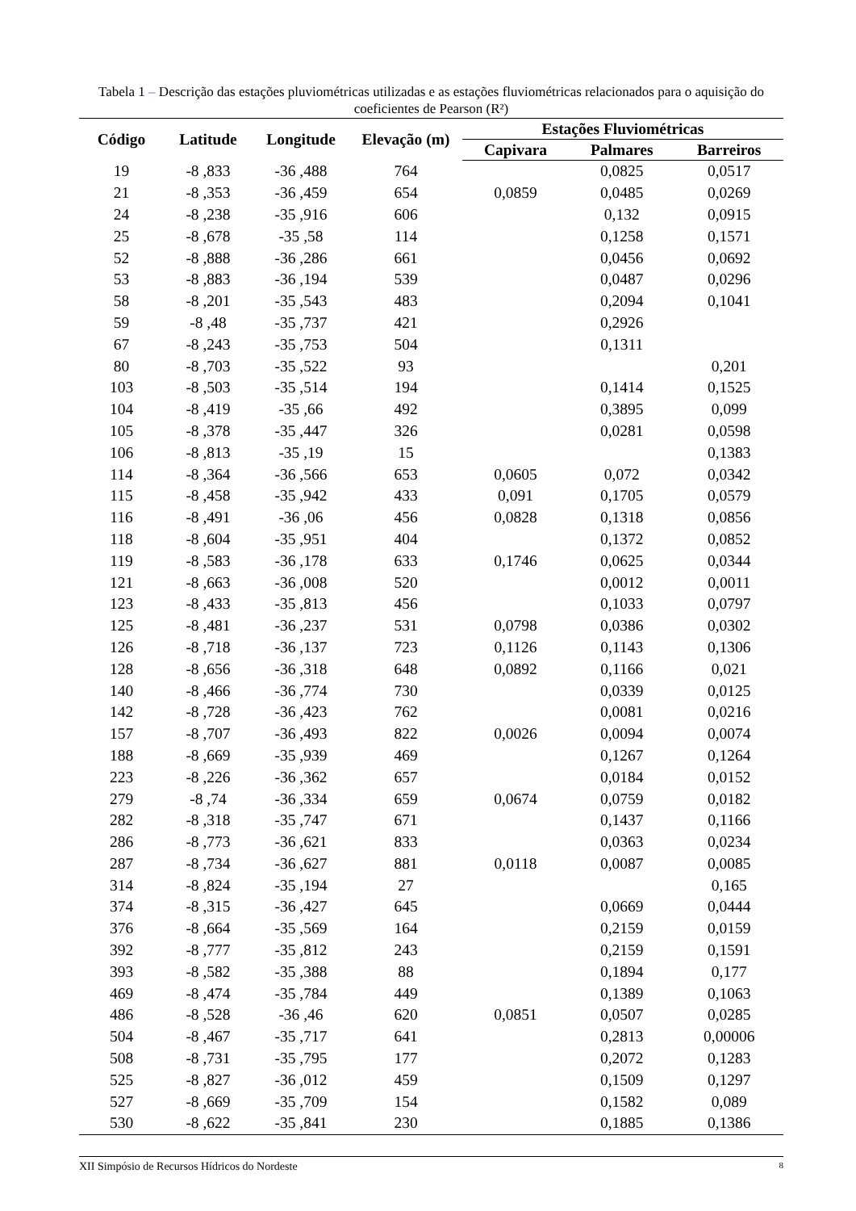Tabela 1 – Descrição das estações pluviométricas utilizadas e as estações fluviométricas relacionados para o aquisição do coeficientes de Pearson (R²)
| Código | Latitude | Longitude | Elevação (m) | Estações Fluviométricas | | |
| --- | --- | --- | --- | --- | --- | --- |
| | | | | Capivara | Palmares | Barreiros |
| 19 | -8 ,833 | -36 ,488 | 764 | | 0,0825 | 0,0517 |
| 21 | -8 ,353 | -36 ,459 | 654 | 0,0859 | 0,0485 | 0,0269 |
| 24 | -8 ,238 | -35 ,916 | 606 | | 0,132 | 0,0915 |
| 25 | -8 ,678 | -35 ,58 | 114 | | 0,1258 | 0,1571 |
| 52 | -8 ,888 | -36 ,286 | 661 | | 0,0456 | 0,0692 |
| 53 | -8 ,883 | -36 ,194 | 539 | | 0,0487 | 0,0296 |
| 58 | -8 ,201 | -35 ,543 | 483 | | 0,2094 | 0,1041 |
| 59 | -8 ,48 | -35 ,737 | 421 | | 0,2926 | |
| 67 | -8 ,243 | -35 ,753 | 504 | | 0,1311 | |
| 80 | -8 ,703 | -35 ,522 | 93 | | | 0,201 |
| 103 | -8 ,503 | -35 ,514 | 194 | | 0,1414 | 0,1525 |
| 104 | -8 ,419 | -35 ,66 | 492 | | 0,3895 | 0,099 |
| 105 | -8 ,378 | -35 ,447 | 326 | | 0,0281 | 0,0598 |
| 106 | -8 ,813 | -35 ,19 | 15 | | | 0,1383 |
| 114 | -8 ,364 | -36 ,566 | 653 | 0,0605 | 0,072 | 0,0342 |
| 115 | -8 ,458 | -35 ,942 | 433 | 0,091 | 0,1705 | 0,0579 |
| 116 | -8 ,491 | -36 ,06 | 456 | 0,0828 | 0,1318 | 0,0856 |
| 118 | -8 ,604 | -35 ,951 | 404 | | 0,1372 | 0,0852 |
| 119 | -8 ,583 | -36 ,178 | 633 | 0,1746 | 0,0625 | 0,0344 |
| 121 | -8 ,663 | -36 ,008 | 520 | | 0,0012 | 0,0011 |
| 123 | -8 ,433 | -35 ,813 | 456 | | 0,1033 | 0,0797 |
| 125 | -8 ,481 | -36 ,237 | 531 | 0,0798 | 0,0386 | 0,0302 |
| 126 | -8 ,718 | -36 ,137 | 723 | 0,1126 | 0,1143 | 0,1306 |
| 128 | -8 ,656 | -36 ,318 | 648 | 0,0892 | 0,1166 | 0,021 |
| 140 | -8 ,466 | -36 ,774 | 730 | | 0,0339 | 0,0125 |
| 142 | -8 ,728 | -36 ,423 | 762 | | 0,0081 | 0,0216 |
| 157 | -8 ,707 | -36 ,493 | 822 | 0,0026 | 0,0094 | 0,0074 |
| 188 | -8 ,669 | -35 ,939 | 469 | | 0,1267 | 0,1264 |
| 223 | -8 ,226 | -36 ,362 | 657 | | 0,0184 | 0,0152 |
| 279 | -8 ,74 | -36 ,334 | 659 | 0,0674 | 0,0759 | 0,0182 |
| 282 | -8 ,318 | -35 ,747 | 671 | | 0,1437 | 0,1166 |
| 286 | -8 ,773 | -36 ,621 | 833 | | 0,0363 | 0,0234 |
| 287 | -8 ,734 | -36 ,627 | 881 | 0,0118 | 0,0087 | 0,0085 |
| 314 | -8 ,824 | -35 ,194 | 27 | | | 0,165 |
| 374 | -8 ,315 | -36 ,427 | 645 | | 0,0669 | 0,0444 |
| 376 | -8 ,664 | -35 ,569 | 164 | | 0,2159 | 0,0159 |
| 392 | -8 ,777 | -35 ,812 | 243 | | 0,2159 | 0,1591 |
| 393 | -8 ,582 | -35 ,388 | 88 | | 0,1894 | 0,177 |
| 469 | -8 ,474 | -35 ,784 | 449 | | 0,1389 | 0,1063 |
| 486 | -8 ,528 | -36 ,46 | 620 | 0,0851 | 0,0507 | 0,0285 |
| 504 | -8 ,467 | -35 ,717 | 641 | | 0,2813 | 0,00006 |
| 508 | -8 ,731 | -35 ,795 | 177 | | 0,2072 | 0,1283 |
| 525 | -8 ,827 | -36 ,012 | 459 | | 0,1509 | 0,1297 |
| 527 | -8 ,669 | -35 ,709 | 154 | | 0,1582 | 0,089 |
| 530 | -8 ,622 | -35 ,841 | 230 | | 0,1885 | 0,1386 |
XII Simpósio de Recursos Hídricos do Nordeste 8